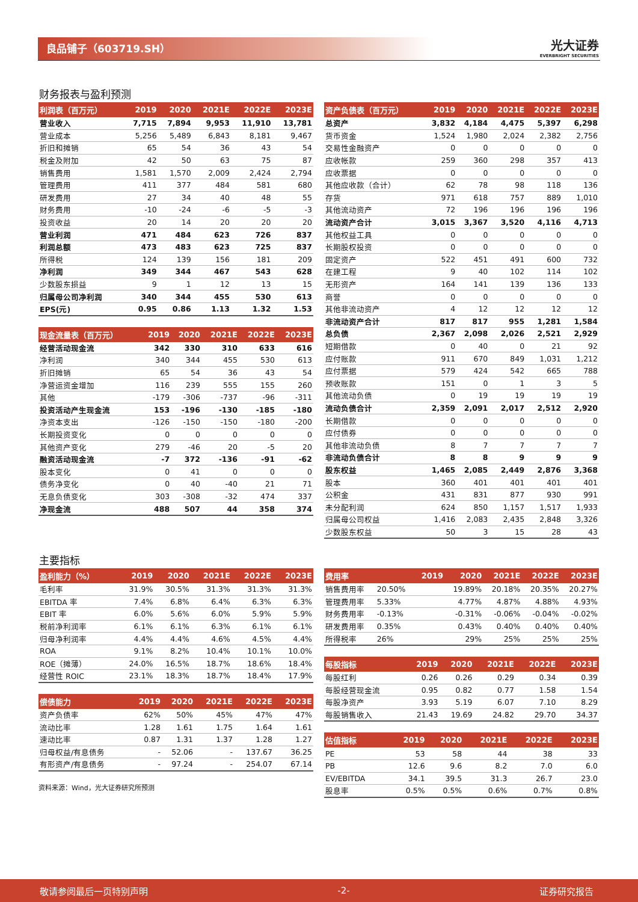良品铺子（603719.SH） 光大证券
EVERBRIGHT SECURITIES
财务报表与盈利预测
| 利润表（百万元） | 2019 | 2020 | 2021E | 2022E | 2023E |
| --- | --- | --- | --- | --- | --- |
| 营业收入 | 7,715 | 7,894 | 9,953 | 11,910 | 13,781 |
| 营业成本 | 5,256 | 5,489 | 6,843 | 8,181 | 9,467 |
| 折旧和摊销 | 65 | 54 | 36 | 43 | 54 |
| 税金及附加 | 42 | 50 | 63 | 75 | 87 |
| 销售费用 | 1,581 | 1,570 | 2,009 | 2,424 | 2,794 |
| 管理费用 | 411 | 377 | 484 | 581 | 680 |
| 研发费用 | 27 | 34 | 40 | 48 | 55 |
| 财务费用 | -10 | -24 | -6 | -5 | -3 |
| 投资收益 | 20 | 14 | 20 | 20 | 20 |
| 营业利润 | 471 | 484 | 623 | 726 | 837 |
| 利润总额 | 473 | 483 | 623 | 725 | 837 |
| 所得税 | 124 | 139 | 156 | 181 | 209 |
| 净利润 | 349 | 344 | 467 | 543 | 628 |
| 少数股东损益 | 9 | 1 | 12 | 13 | 15 |
| 归属母公司净利润 | 340 | 344 | 455 | 530 | 613 |
| EPS(元) | 0.95 | 0.86 | 1.13 | 1.32 | 1.53 |
| 现金流量表（百万元） | 2019 | 2020 | 2021E | 2022E | 2023E |
| --- | --- | --- | --- | --- | --- |
| 经营活动现金流 | 342 | 330 | 310 | 633 | 616 |
| 净利润 | 340 | 344 | 455 | 530 | 613 |
| 折旧摊销 | 65 | 54 | 36 | 43 | 54 |
| 净营运资金增加 | 116 | 239 | 555 | 155 | 260 |
| 其他 | -179 | -306 | -737 | -96 | -311 |
| 投资活动产生现金流 | 153 | -196 | -130 | -185 | -180 |
| 净资本支出 | -126 | -150 | -150 | -180 | -200 |
| 长期投资变化 | 0 | 0 | 0 | 0 | 0 |
| 其他资产变化 | 279 | -46 | 20 | -5 | 20 |
| 融资活动现金流 | -7 | 372 | -136 | -91 | -62 |
| 股本变化 | 0 | 41 | 0 | 0 | 0 |
| 债务净变化 | 0 | 40 | -40 | 21 | 71 |
| 无息负债变化 | 303 | -308 | -32 | 474 | 337 |
| 净现金流 | 488 | 507 | 44 | 358 | 374 |
| 资产负债表（百万元） | 2019 | 2020 | 2021E | 2022E | 2023E |
| --- | --- | --- | --- | --- | --- |
| 总资产 | 3,832 | 4,184 | 4,475 | 5,397 | 6,298 |
| 货币资金 | 1,524 | 1,980 | 2,024 | 2,382 | 2,756 |
| 交易性金融资产 | 0 | 0 | 0 | 0 | 0 |
| 应收帐款 | 259 | 360 | 298 | 357 | 413 |
| 应收票据 | 0 | 0 | 0 | 0 | 0 |
| 其他应收款（合计） | 62 | 78 | 98 | 118 | 136 |
| 存货 | 971 | 618 | 757 | 889 | 1,010 |
| 其他流动资产 | 72 | 196 | 196 | 196 | 196 |
| 流动资产合计 | 3,015 | 3,367 | 3,520 | 4,116 | 4,713 |
| 其他权益工具 | 0 | 0 | 0 | 0 | 0 |
| 长期股权投资 | 0 | 0 | 0 | 0 | 0 |
| 固定资产 | 522 | 451 | 491 | 600 | 732 |
| 在建工程 | 9 | 40 | 102 | 114 | 102 |
| 无形资产 | 164 | 141 | 139 | 136 | 133 |
| 商誉 | 0 | 0 | 0 | 0 | 0 |
| 其他非流动资产 | 4 | 12 | 12 | 12 | 12 |
| 非流动资产合计 | 817 | 817 | 955 | 1,281 | 1,584 |
| 总负债 | 2,367 | 2,098 | 2,026 | 2,521 | 2,929 |
| 短期借款 | 0 | 40 | 0 | 21 | 92 |
| 应付账款 | 911 | 670 | 849 | 1,031 | 1,212 |
| 应付票据 | 579 | 424 | 542 | 665 | 788 |
| 预收账款 | 151 | 0 | 1 | 3 | 5 |
| 其他流动负债 | 0 | 19 | 19 | 19 | 19 |
| 流动负债合计 | 2,359 | 2,091 | 2,017 | 2,512 | 2,920 |
| 长期借款 | 0 | 0 | 0 | 0 | 0 |
| 应付债券 | 0 | 0 | 0 | 0 | 0 |
| 其他非流动负债 | 8 | 7 | 7 | 7 | 7 |
| 非流动负债合计 | 8 | 8 | 9 | 9 | 9 |
| 股东权益 | 1,465 | 2,085 | 2,449 | 2,876 | 3,368 |
| 股本 | 360 | 401 | 401 | 401 | 401 |
| 公积金 | 431 | 831 | 877 | 930 | 991 |
| 未分配利润 | 624 | 850 | 1,157 | 1,517 | 1,933 |
| 归属母公司权益 | 1,416 | 2,083 | 2,435 | 2,848 | 3,326 |
| 少数股东权益 | 50 | 3 | 15 | 28 | 43 |
主要指标
| 盈利能力（%） | 2019 | 2020 | 2021E | 2022E | 2023E |
| --- | --- | --- | --- | --- | --- |
| 毛利率 | 31.9% | 30.5% | 31.3% | 31.3% | 31.3% |
| EBITDA 率 | 7.4% | 6.8% | 6.4% | 6.3% | 6.3% |
| EBIT 率 | 6.0% | 5.6% | 6.0% | 5.9% | 5.9% |
| 税前净利润率 | 6.1% | 6.1% | 6.3% | 6.1% | 6.1% |
| 归母净利润率 | 4.4% | 4.4% | 4.6% | 4.5% | 4.4% |
| ROA | 9.1% | 8.2% | 10.4% | 10.1% | 10.0% |
| ROE（摊薄） | 24.0% | 16.5% | 18.7% | 18.6% | 18.4% |
| 经营性 ROIC | 23.1% | 18.3% | 18.7% | 18.4% | 17.9% |
| 偿债能力 | 2019 | 2020 | 2021E | 2022E | 2023E |
| --- | --- | --- | --- | --- | --- |
| 资产负债率 | 62% | 50% | 45% | 47% | 47% |
| 流动比率 | 1.28 | 1.61 | 1.75 | 1.64 | 1.61 |
| 速动比率 | 0.87 | 1.31 | 1.37 | 1.28 | 1.27 |
| 归母权益/有息债务 | - | 52.06 | - | 137.67 | 36.25 |
| 有形资产/有息债务 | - | 97.24 | - | 254.07 | 67.14 |
资料来源：Wind，光大证券研究所预测
| 费用率 | | 2019 | 2020 | 2021E | 2022E | 2023E |
| --- | --- | --- | --- | --- | --- | --- |
| 销售费用率 | 20.50% | | 19.89% | 20.18% | 20.35% | 20.27% |
| 管理费用率 | 5.33% | | 4.77% | 4.87% | 4.88% | 4.93% |
| 财务费用率 | -0.13% | | -0.31% | -0.06% | -0.04% | -0.02% |
| 研发费用率 | 0.35% | | 0.43% | 0.40% | 0.40% | 0.40% |
| 所得税率 | 26% | | 29% | 25% | 25% | 25% |
| 每股指标 | 2019 | 2020 | 2021E | 2022E | 2023E |
| --- | --- | --- | --- | --- | --- |
| 每股红利 | 0.26 | 0.26 | 0.29 | 0.34 | 0.39 |
| 每股经营现金流 | 0.95 | 0.82 | 0.77 | 1.58 | 1.54 |
| 每股净资产 | 3.93 | 5.19 | 6.07 | 7.10 | 8.29 |
| 每股销售收入 | 21.43 | 19.69 | 24.82 | 29.70 | 34.37 |
| 估值指标 | 2019 | 2020 | 2021E | 2022E | 2023E |
| --- | --- | --- | --- | --- | --- |
| PE | 53 | 58 | 44 | 38 | 33 |
| PB | 12.6 | 9.6 | 8.2 | 7.0 | 6.0 |
| EV/EBITDA | 34.1 | 39.5 | 31.3 | 26.7 | 23.0 |
| 股息率 | 0.5% | 0.5% | 0.6% | 0.7% | 0.8% |
敬请参阅最后一页特别声明 -2- 证券研究报告